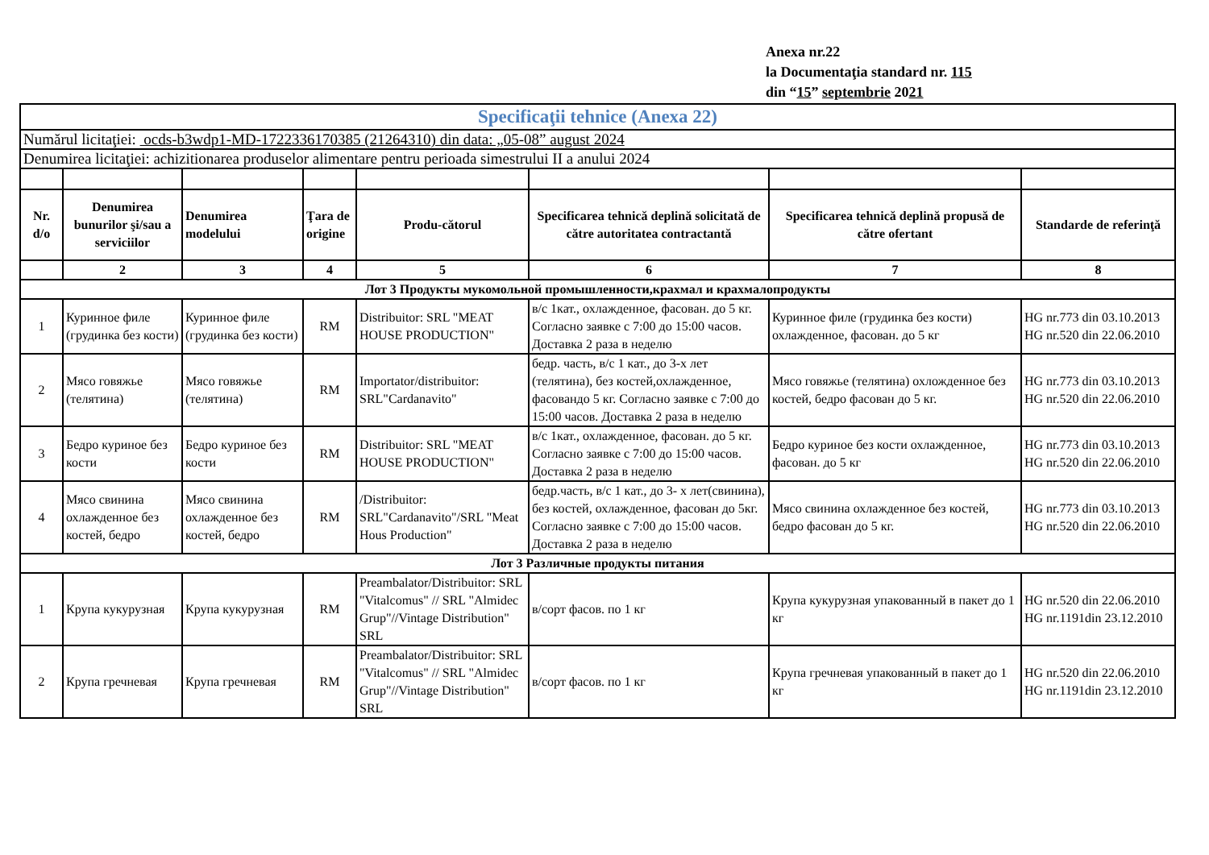Anexa nr.22
la Documentaţia standard nr. 115
din “15” septembrie 2021
| Specificaţii tehnice (Anexa 22) | | | | | | | |
| Numărul licitaţiei: ocds-b3wdp1-MD-1722336170385 (21264310) din data: „05-08” august 2024 | | | | | | | |
| Denumirea licitaţiei: achizitionarea produselor alimentare pentru perioada simestrului II a anului 2024 | | | | | | | |
| Nr. d/o | Denumirea bunurilor şi/sau a serviciilor | Denumirea modelului | Ţara de origine | Produ-cătorul | Specificarea tehnică deplină solicitată de către autoritatea contractantă | Specificarea tehnică deplină propusă de către ofertant | Standarde de referinţă |
| | 2 | 3 | 4 | 5 | 6 | 7 | 8 |
| Лот 3 Продукты мукомольной промышленности,крахмал и крахмалопродукты | | | | | | | |
| 1 | Куринное филе (грудинка без кости) | Куринное филе (грудинка без кости) | RM | Distribuitor: SRL "MEAT HOUSE PRODUCTION" | в/с 1кат., охлажденное, фасован. до 5 кг. Согласно заявке с 7:00 до 15:00 часов. Доставка 2 раза в неделю | Куринное филе (грудинка без кости) охлажденное, фасован. до 5 кг | HG nr.773 din 03.10.2013 HG nr.520 din 22.06.2010 |
| 2 | Мясо говяжье (телятина) | Мясо говяжье (телятина) | RM | Importator/distribuitor: SRL"Cardanavito" | бедр. часть, в/с 1 кат., до 3-х лет (телятина), без костей,охлажденное, фасовандо 5 кг. Согласно заявке с 7:00 до 15:00 часов. Доставка 2 раза в неделю | Мясо говяжье (телятина) охложденное без костей, бедро фасован до 5 кг. | HG nr.773 din 03.10.2013 HG nr.520 din 22.06.2010 |
| 3 | Бедро куриное без кости | Бедро куриное без кости | RM | Distribuitor: SRL "MEAT HOUSE PRODUCTION" | в/с 1кат., охлажденное, фасован. до 5 кг. Согласно заявке с 7:00 до 15:00 часов. Доставка 2 раза в неделю | Бедро куриное без кости охлажденное, фасован. до 5 кг | HG nr.773 din 03.10.2013 HG nr.520 din 22.06.2010 |
| 4 | Мясо свинина охлажденное без костей, бедро | Мясо свинина охлажденное без костей, бедро | RM | /Distribuitor: SRL"Cardanavito"/SRL "Meat Hous Production" | бедр.часть, в/с 1 кат., до 3- х лет(свинина), без костей, охлажденное, фасован до 5кг. Согласно заявке с 7:00 до 15:00 часов. Доставка 2 раза в неделю | Мясо свинина охлажденное без костей, бедро фасован до 5 кг. | HG nr.773 din 03.10.2013 HG nr.520 din 22.06.2010 |
| Лот 3 Различные продукты питания | | | | | | | |
| 1 | Крупа кукурузная | Крупа кукурузная | RM | Preambalator/Distribuitor: SRL "Vitalcomus" // SRL "Almidec Grup"//Vintage Distribution" SRL | в/сорт фасов. по 1 кг | Крупа кукурузная упакованный в пакет до 1 кг | HG nr.520 din 22.06.2010 HG nr.1191din 23.12.2010 |
| 2 | Крупа гречневая | Крупа гречневая | RM | Preambalator/Distribuitor: SRL "Vitalcomus" // SRL "Almidec Grup"//Vintage Distribution" SRL | в/сорт фасов. по 1 кг | Крупа гречневая упакованный в пакет до 1 кг | HG nr.520 din 22.06.2010 HG nr.1191din 23.12.2010 |